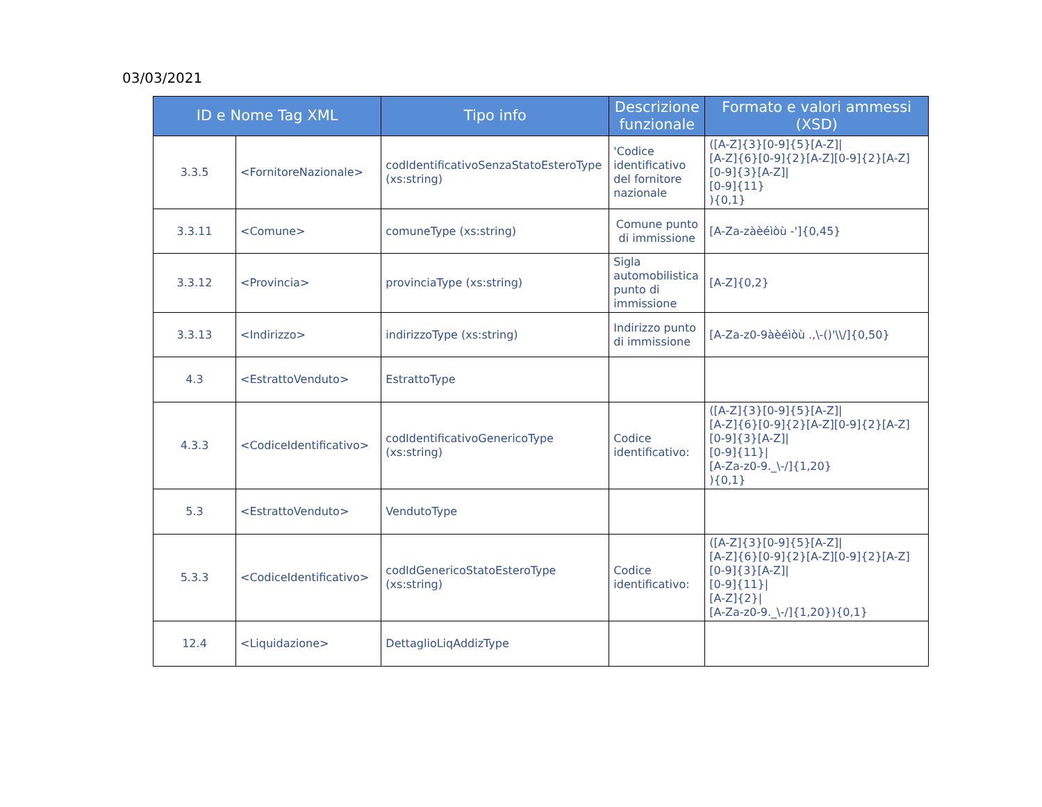03/03/2021
| ID e Nome Tag XML | | Tipo info | Descrizione funzionale | Formato e valori ammessi (XSD) |
| --- | --- | --- | --- | --- |
| 3.3.5 | <FornitoreNazionale> | codIdentificativoSenzaStatoEsteroType (xs:string) | 'Codice identificativo del fornitore nazionale | ([A-Z]{3}[0-9]{5}[A-Z]/ [A-Z]{6}[0-9]{2}[A-Z][0-9]{2}[A-Z][0-9]{3}[A-Z]/ [0-9]{11} ){0,1} |
| 3.3.11 | <Comune> | comuneType (xs:string) | Comune punto di immissione | [A-Za-zàèéìòù -']{0,45} |
| 3.3.12 | <Provincia> | provinciaType (xs:string) | Sigla automobilistica punto di immissione | [A-Z]{0,2} |
| 3.3.13 | <Indirizzo> | indirizzoType (xs:string) | Indirizzo punto di immissione | [A-Za-z0-9àèéìòù .,\-()'\\/]{0,50} |
| 4.3 | <EstrattoVenduto> | EstrattoType | | |
| 4.3.3 | <CodiceIdentificativo> | codIdentificativoGenericoType (xs:string) | Codice identificativo: | ([A-Z]{3}[0-9]{5}[A-Z]/ [A-Z]{6}[0-9]{2}[A-Z][0-9]{2}[A-Z][0-9]{3}[A-Z]/ [0-9]{11}/ [A-Za-z0-9._\-/]{1,20} ){0,1} |
| 5.3 | <EstrattoVenduto> | VendutoType | | |
| 5.3.3 | <CodiceIdentificativo> | codIdGenericoStatoEsteroType (xs:string) | Codice identificativo: | ([A-Z]{3}[0-9]{5}[A-Z]/ [A-Z]{6}[0-9]{2}[A-Z][0-9]{2}[A-Z][0-9]{3}[A-Z]/ [0-9]{11}/ [A-Z]{2}/ [A-Za-z0-9._\-/]{1,20}){0,1} |
| 12.4 | <Liquidazione> | DettaglioLiqAddizType | | |